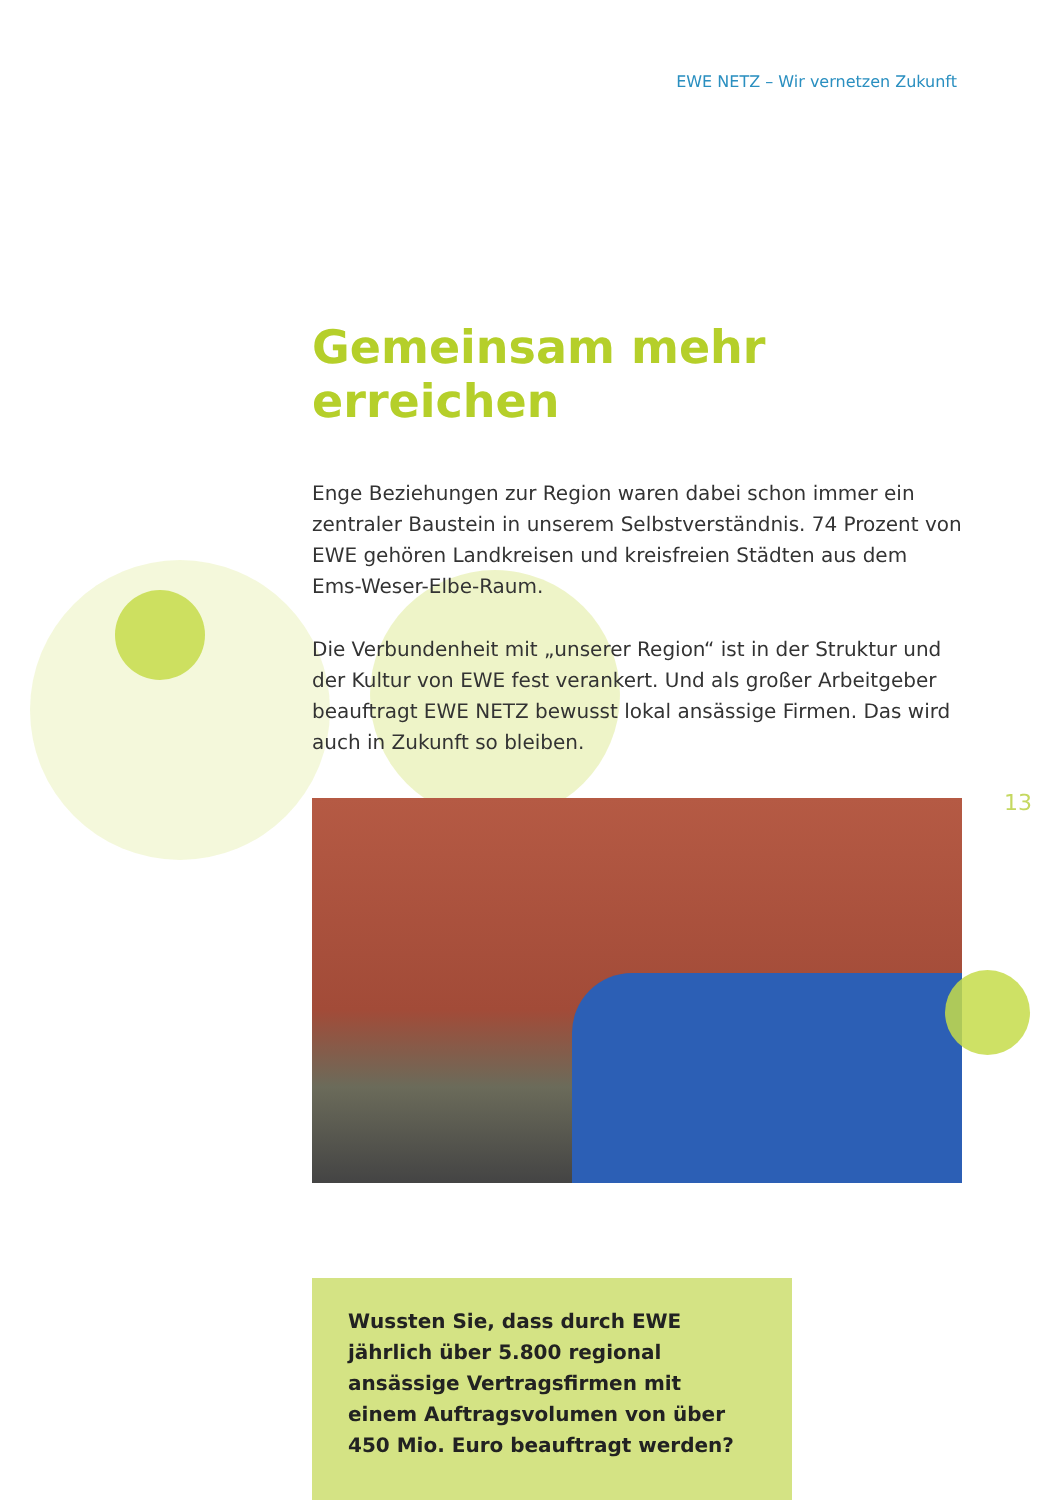EWE NETZ – Wir vernetzen Zukunft
Gemeinsam mehr erreichen
Enge Beziehungen zur Region waren dabei schon immer ein zentraler Baustein in unserem Selbstverständnis. 74 Prozent von EWE gehören Landkreisen und kreisfreien Städten aus dem Ems-Weser-Elbe-Raum.
Die Verbundenheit mit „unserer Region“ ist in der Struktur und der Kultur von EWE fest verankert. Und als großer Arbeitgeber beauftragt EWE NETZ bewusst lokal ansässige Firmen. Das wird auch in Zukunft so bleiben.
Wussten Sie, dass durch EWE jährlich über 5.800 regional ansässige Vertragsfirmen mit einem Auftragsvolumen von über 450 Mio. Euro beauftragt werden?
13